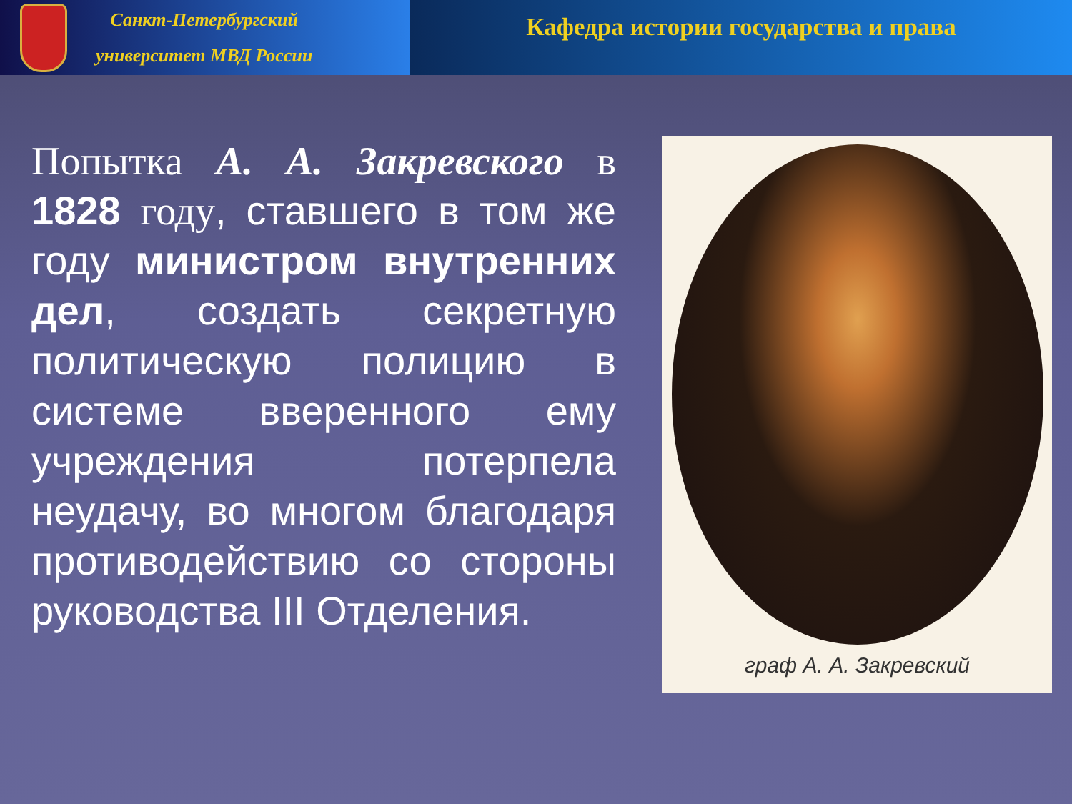Санкт-Петербургский
университет МВД России
Кафедра истории государства и права
Попытка А. А. Закревского в 1828 году, ставшего в том же году министром внутренних дел, создать секретную политическую полицию в системе вверенного ему учреждения потерпела неудачу, во многом благодаря противодействию со стороны руководства III Отделения.
граф А. А. Закревский